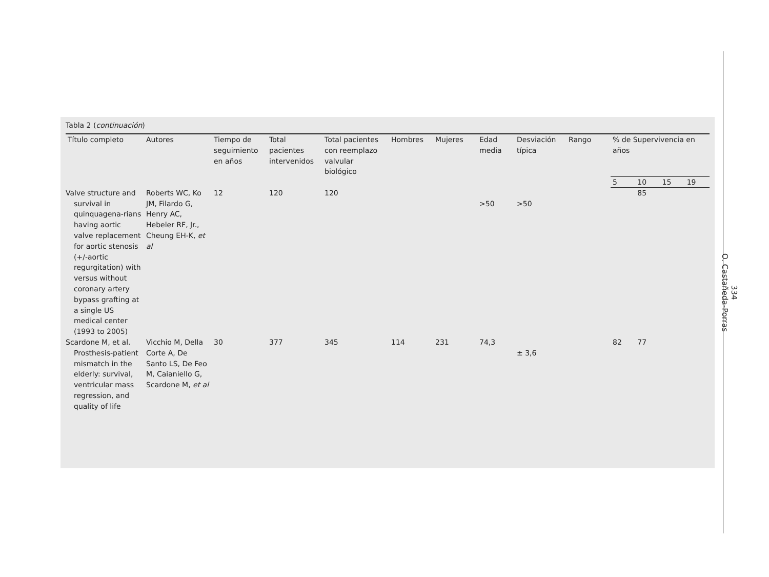Tabla 2 (continuación)
| Título completo | Autores | Tiempo de seguimiento en años | Total pacientes intervenidos | Total pacientes con reemplazo valvular biológico | Hombres | Mujeres | Edad media | Desviación típica | Rango | % de Supervivencia en años | | | |
| --- | --- | --- | --- | --- | --- | --- | --- | --- | --- | --- | --- | --- | --- |
| | | | | | | | | | | 5 | 10 | 15 | 19 |
| Valve structure and survival in quinquagena-rians having aortic valve replacement for aortic stenosis (+/-aortic regurgitation) with versus without coronary artery bypass grafting at a single US medical center (1993 to 2005) | Roberts WC, Ko JM, Filardo G, Henry AC, Hebeler RF, Jr., Cheung EH-K, et al | 12 | 120 | 120 | | | >50 | >50 | | | 85 | | |
| Scardone M, et al. Prosthesis-patient mismatch in the elderly: survival, ventricular mass regression, and quality of life | Vicchio M, Della Corte A, De Santo LS, De Feo M, Caianiello G, Scardone M, et al | 30 | 377 | 345 | 114 | 231 | 74,3 | ± 3,6 | | 82 | 77 | | |
334
O. Castañeda-Porras